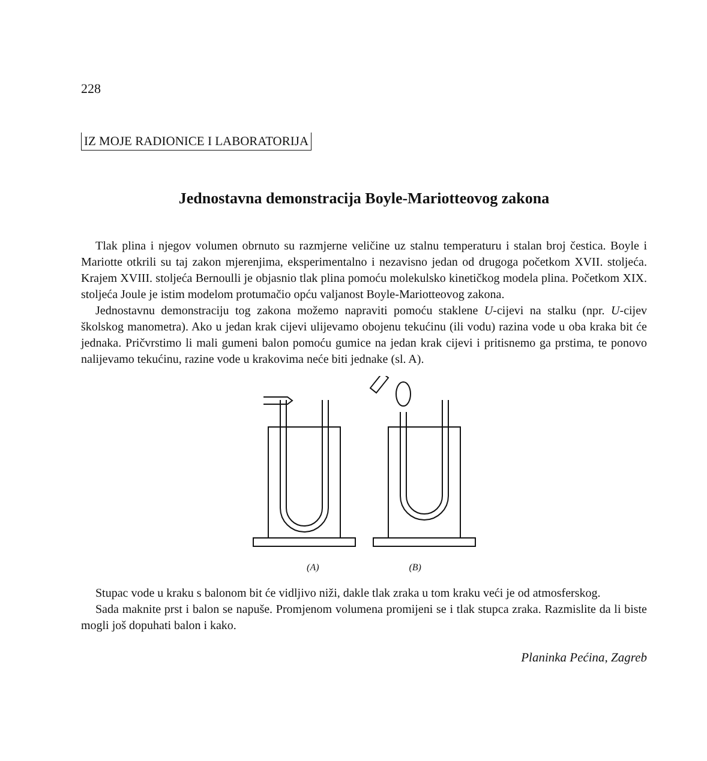228
IZ MOJE RADIONICE I LABORATORIJA
Jednostavna demonstracija Boyle-Mariotteovog zakona
Tlak plina i njegov volumen obrnuto su razmjerne veličine uz stalnu temperaturu i stalan broj čestica. Boyle i Mariotte otkrili su taj zakon mjerenjima, eksperimentalno i nezavisno jedan od drugoga početkom XVII. stoljeća. Krajem XVIII. stoljeća Bernoulli je objasnio tlak plina pomoću molekulsko kinetičkog modela plina. Početkom XIX. stoljeća Joule je istim modelom protumačio opću valjanost Boyle-Mariotteovog zakona.
Jednostavnu demonstraciju tog zakona možemo napraviti pomoću staklene U-cijevi na stalku (npr. U-cijev školskog manometra). Ako u jedan krak cijevi ulijevamo obojenu tekućinu (ili vodu) razina vode u oba kraka bit će jednaka. Pričvrstimo li mali gumeni balon pomoću gumice na jedan krak cijevi i pritisnemo ga prstima, te ponovo nalijevamo tekućinu, razine vode u krakovima neće biti jednake (sl. A).
(A) (B)
Stupac vode u kraku s balonom bit će vidljivo niži, dakle tlak zraka u tom kraku veći je od atmosferskog.
Sada maknite prst i balon se napuše. Promjenom volumena promijeni se i tlak stupca zraka. Razmislite da li biste mogli još dopuhati balon i kako.
Planinka Pećina, Zagreb